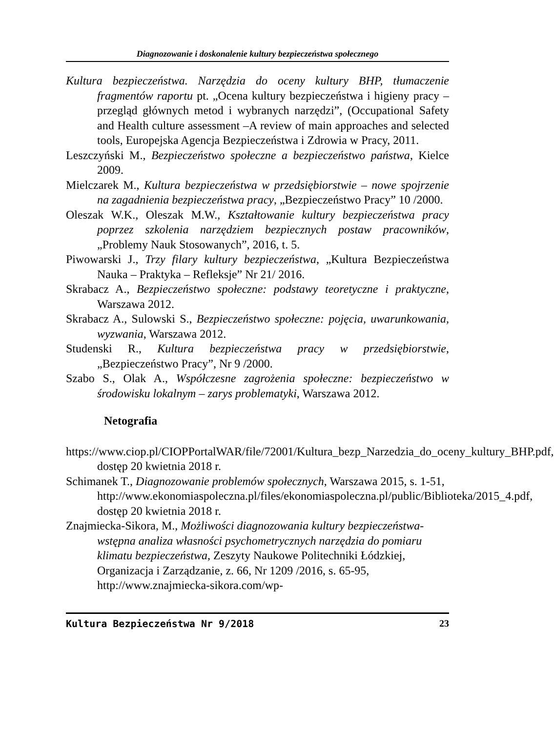Diagnozowanie i doskonalenie kultury bezpieczeństwa społecznego
Kultura bezpieczeństwa. Narzędzia do oceny kultury BHP, tłumaczenie fragmentów raportu pt. „Ocena kultury bezpieczeństwa i higieny pracy –przegląd głównych metod i wybranych narzędzi”, (Occupational Safety and Health culture assessment –A review of main approaches and selected tools, Europejska Agencja Bezpieczeństwa i Zdrowia w Pracy, 2011.
Leszczyński M., Bezpieczeństwo społeczne a bezpieczeństwo państwa, Kielce 2009.
Mielczarek M., Kultura bezpieczeństwa w przedsiębiorstwie – nowe spojrzenie na zagadnienia bezpieczeństwa pracy, „Bezpieczeństwo Pracy” 10 /2000.
Oleszak W.K., Oleszak M.W., Kształtowanie kultury bezpieczeństwa pracy poprzez szkolenia narzędziem bezpiecznych postaw pracowników, „Problemy Nauk Stosowanych”, 2016, t. 5.
Piwowarski J., Trzy filary kultury bezpieczeństwa, „Kultura Bezpieczeństwa Nauka – Praktyka – Refleksje” Nr 21/ 2016.
Skrabacz A., Bezpieczeństwo społeczne: podstawy teoretyczne i praktyczne, Warszawa 2012.
Skrabacz A., Sulowski S., Bezpieczeństwo społeczne: pojęcia, uwarunkowania, wyzwania, Warszawa 2012.
Studenski R., Kultura bezpieczeństwa pracy w przedsiębiorstwie, „Bezpieczeństwo Pracy”, Nr 9 /2000.
Szabo S., Olak A., Współczesne zagrożenia społeczne: bezpieczeństwo w środowisku lokalnym – zarys problematyki, Warszawa 2012.
Netografia
https://www.ciop.pl/CIOPPortalWAR/file/72001/Kultura_bezp_Narzedzia_do_oceny_kultury_BHP.pdf, dostęp 20 kwietnia 2018 r.
Schimanek T., Diagnozowanie problemów społecznych, Warszawa 2015, s. 1-51, http://www.ekonomiaspoleczna.pl/files/ekonomiaspoleczna.pl/public/Biblioteka/2015_4.pdf, dostęp 20 kwietnia 2018 r.
Znajmiecka-Sikora, M., Możliwości diagnozowania kultury bezpieczeństwa- wstępna analiza własności psychometrycznych narzędzia do pomiaru klimatu bezpieczeństwa, Zeszyty Naukowe Politechniki Łódzkiej, Organizacja i Zarządzanie, z. 66, Nr 1209 /2016, s. 65-95, http://www.znajmiecka-sikora.com/wp-
Kultura Bezpieczeństwa Nr 9/2018 23